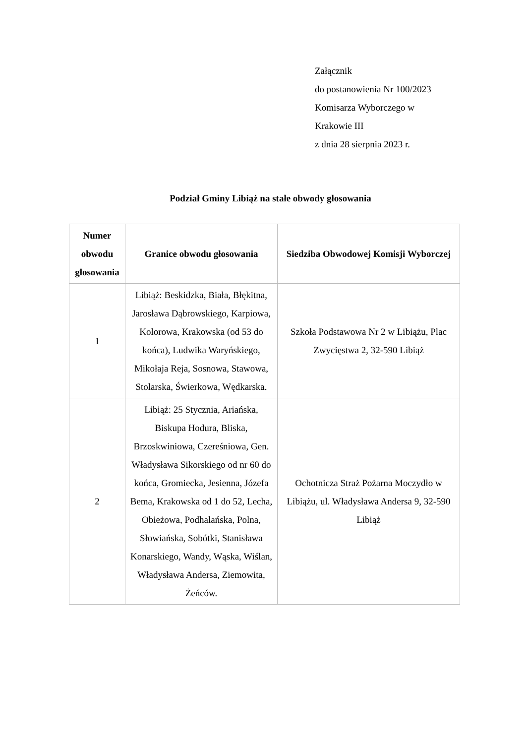Załącznik
do postanowienia Nr 100/2023
Komisarza Wyborczego w
Krakowie III
z dnia 28 sierpnia 2023 r.
Podział Gminy Libiąż na stałe obwody głosowania
| Numer obwodu głosowania | Granice obwodu głosowania | Siedziba Obwodowej Komisji Wyborczej |
| --- | --- | --- |
| 1 | Libiąż: Beskidzka, Biała, Błękitna, Jarosława Dąbrowskiego, Karpiowa, Kolorowa, Krakowska (od 53 do końca), Ludwika Waryńskiego, Mikołaja Reja, Sosnowa, Stawowa, Stolarska, Świerkowa, Wędkarska. | Szkoła Podstawowa Nr 2 w Libiążu, Plac Zwycięstwa 2, 32-590 Libiąż |
| 2 | Libiąż: 25 Stycznia, Ariańska, Biskupa Hodura, Bliska, Brzoskwiniowa, Czereśniowa, Gen. Władysława Sikorskiego od nr 60 do końca, Gromiecka, Jesienna, Józefa Bema, Krakowska od 1 do 52, Lecha, Obieżowa, Podhalańska, Polna, Słowiańska, Sobótki, Stanisława Konarskiego, Wandy, Wąska, Wiślan, Władysława Andersa, Ziemowita, Żeńców. | Ochotnicza Straż Pożarna Moczydło w Libiążu, ul. Władysława Andersa 9, 32-590 Libiąż |